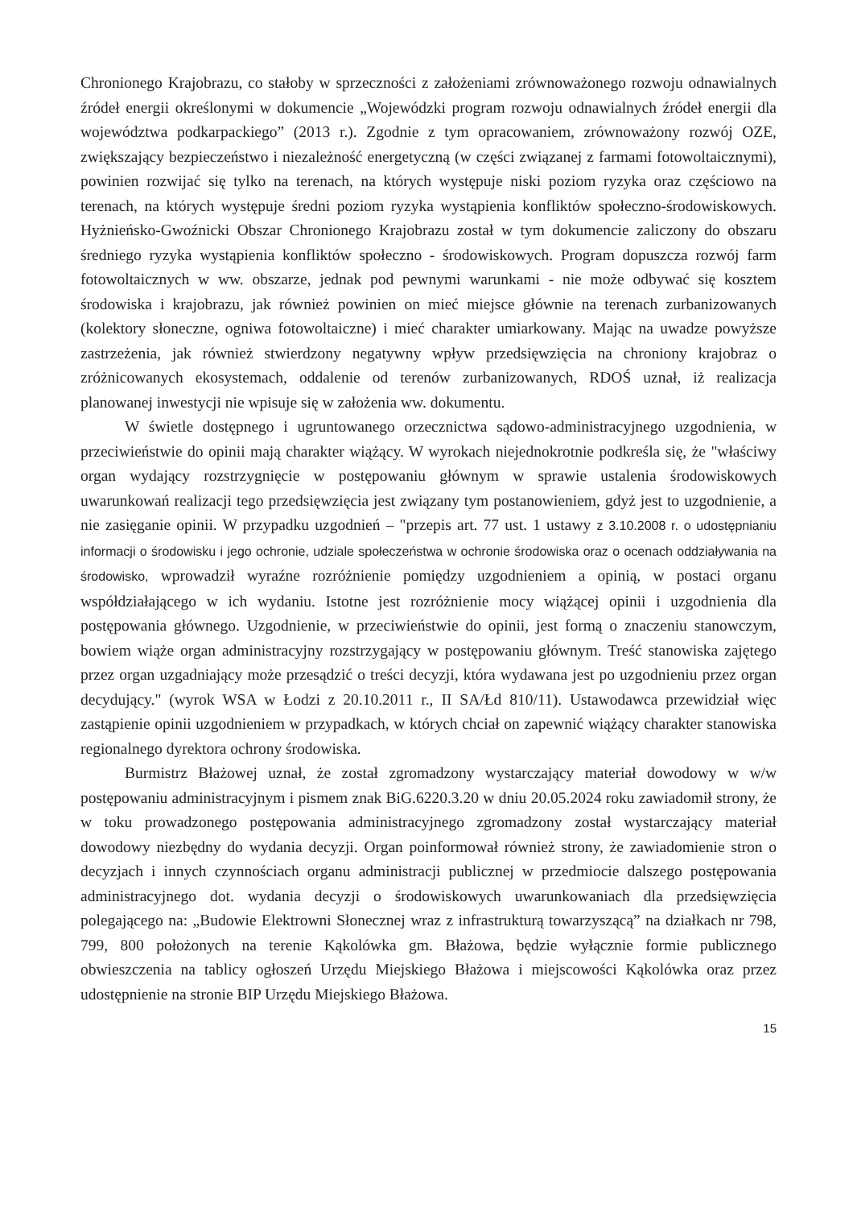Chronionego Krajobrazu, co stałoby w sprzeczności z założeniami zrównoważonego rozwoju odnawialnych źródeł energii określonymi w dokumencie „Wojewódzki program rozwoju odnawialnych źródeł energii dla województwa podkarpackiego” (2013 r.). Zgodnie z tym opracowaniem, zrównoważony rozwój OZE, zwiększający bezpieczeństwo i niezależność energetyczną (w części związanej z farmami fotowoltaicznymi), powinien rozwijać się tylko na terenach, na których występuje niski poziom ryzyka oraz częściowo na terenach, na których występuje średni poziom ryzyka wystąpienia konfliktów społeczno-środowiskowych. Hyżnieńsko-Gwoźnicki Obszar Chronionego Krajobrazu został w tym dokumencie zaliczony do obszaru średniego ryzyka wystąpienia konfliktów społeczno - środowiskowych. Program dopuszcza rozwój farm fotowoltaicznych w ww. obszarze, jednak pod pewnymi warunkami - nie może odbywać się kosztem środowiska i krajobrazu, jak również powinien on mieć miejsce głównie na terenach zurbanizowanych (kolektory słoneczne, ogniwa fotowoltaiczne) i mieć charakter umiarkowany. Mając na uwadze powyższe zastrzeżenia, jak również stwierdzony negatywny wpływ przedsięwzięcia na chroniony krajobraz o zróżnicowanych ekosystemach, oddalenie od terenów zurbanizowanych, RDOŚ uznał, iż realizacja planowanej inwestycji nie wpisuje się w założenia ww. dokumentu.
W świetle dostępnego i ugruntowanego orzecznictwa sądowo-administracyjnego uzgodnienia, w przeciwieństwie do opinii mają charakter wiążący. W wyrokach niejednokrotnie podkreśla się, że "właściwy organ wydający rozstrzygnięcie w postępowaniu głównym w sprawie ustalenia środowiskowych uwarunkowań realizacji tego przedsięwzięcia jest związany tym postanowieniem, gdyż jest to uzgodnienie, a nie zasięganie opinii. W przypadku uzgodnień – "przepis art. 77 ust. 1 ustawy z 3.10.2008 r. o udostępnianiu informacji o środowisku i jego ochronie, udziale społeczeństwa w ochronie środowiska oraz o ocenach oddziaływania na środowisko, wprowadził wyraźne rozróżnienie pomiędzy uzgodnieniem a opinią, w postaci organu współdziałającego w ich wydaniu. Istotne jest rozróżnienie mocy wiążącej opinii i uzgodnienia dla postępowania głównego. Uzgodnienie, w przeciwieństwie do opinii, jest formą o znaczeniu stanowczym, bowiem wiąże organ administracyjny rozstrzygający w postępowaniu głównym. Treść stanowiska zajętego przez organ uzgadniający może przesądzić o treści decyzji, która wydawana jest po uzgodnieniu przez organ decydujący." (wyrok WSA w Łodzi z 20.10.2011 r., II SA/Łd 810/11). Ustawodawca przewidział więc zastąpienie opinii uzgodnieniem w przypadkach, w których chciał on zapewnić wiążący charakter stanowiska regionalnego dyrektora ochrony środowiska.
Burmistrz Błażowej uznał, że został zgromadzony wystarczający materiał dowodowy w w/w postępowaniu administracyjnym i pismem znak BiG.6220.3.20 w dniu 20.05.2024 roku zawiadomił strony, że w toku prowadzonego postępowania administracyjnego zgromadzony został wystarczający materiał dowodowy niezbędny do wydania decyzji. Organ poinformował również strony, że zawiadomienie stron o decyzjach i innych czynnościach organu administracji publicznej w przedmiocie dalszego postępowania administracyjnego dot. wydania decyzji o środowiskowych uwarunkowaniach dla przedsięwzięcia polegającego na: „Budowie Elektrowni Słonecznej wraz z infrastrukturą towarzyszącą” na działkach nr 798, 799, 800 położonych na terenie Kąkolówka gm. Błażowa, będzie wyłącznie formie publicznego obwieszczenia na tablicy ogłoszeń Urzędu Miejskiego Błażowa i miejscowości Kąkolówka oraz przez udostępnienie na stronie BIP Urzędu Miejskiego Błażowa.
15